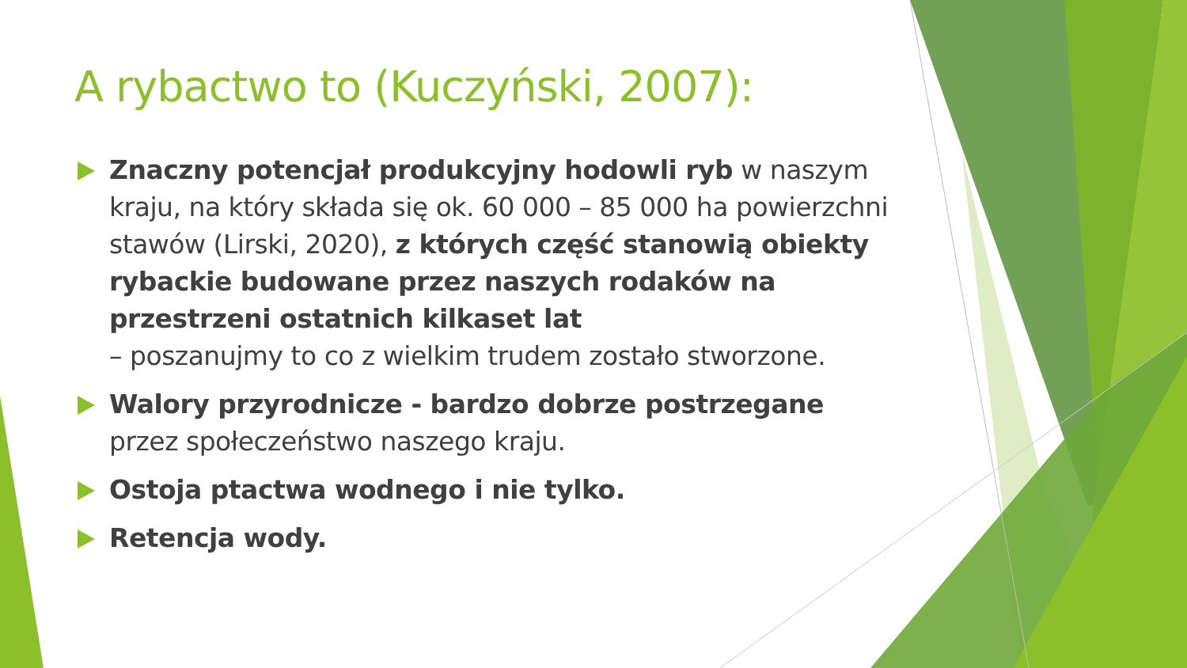A rybactwo to (Kuczyński, 2007):
Znaczny potencjał produkcyjny hodowli ryb w naszym kraju, na który składa się ok. 60 000 – 85 000 ha powierzchni stawów (Lirski, 2020), z których część stanowią obiekty rybackie budowane przez naszych rodaków na przestrzeni ostatnich kilkaset lat
– poszanujmy to co z wielkim trudem zostało stworzone.
Walory przyrodnicze - bardzo dobrze postrzegane przez społeczeństwo naszego kraju.
Ostoja ptactwa wodnego i nie tylko.
Retencja wody.